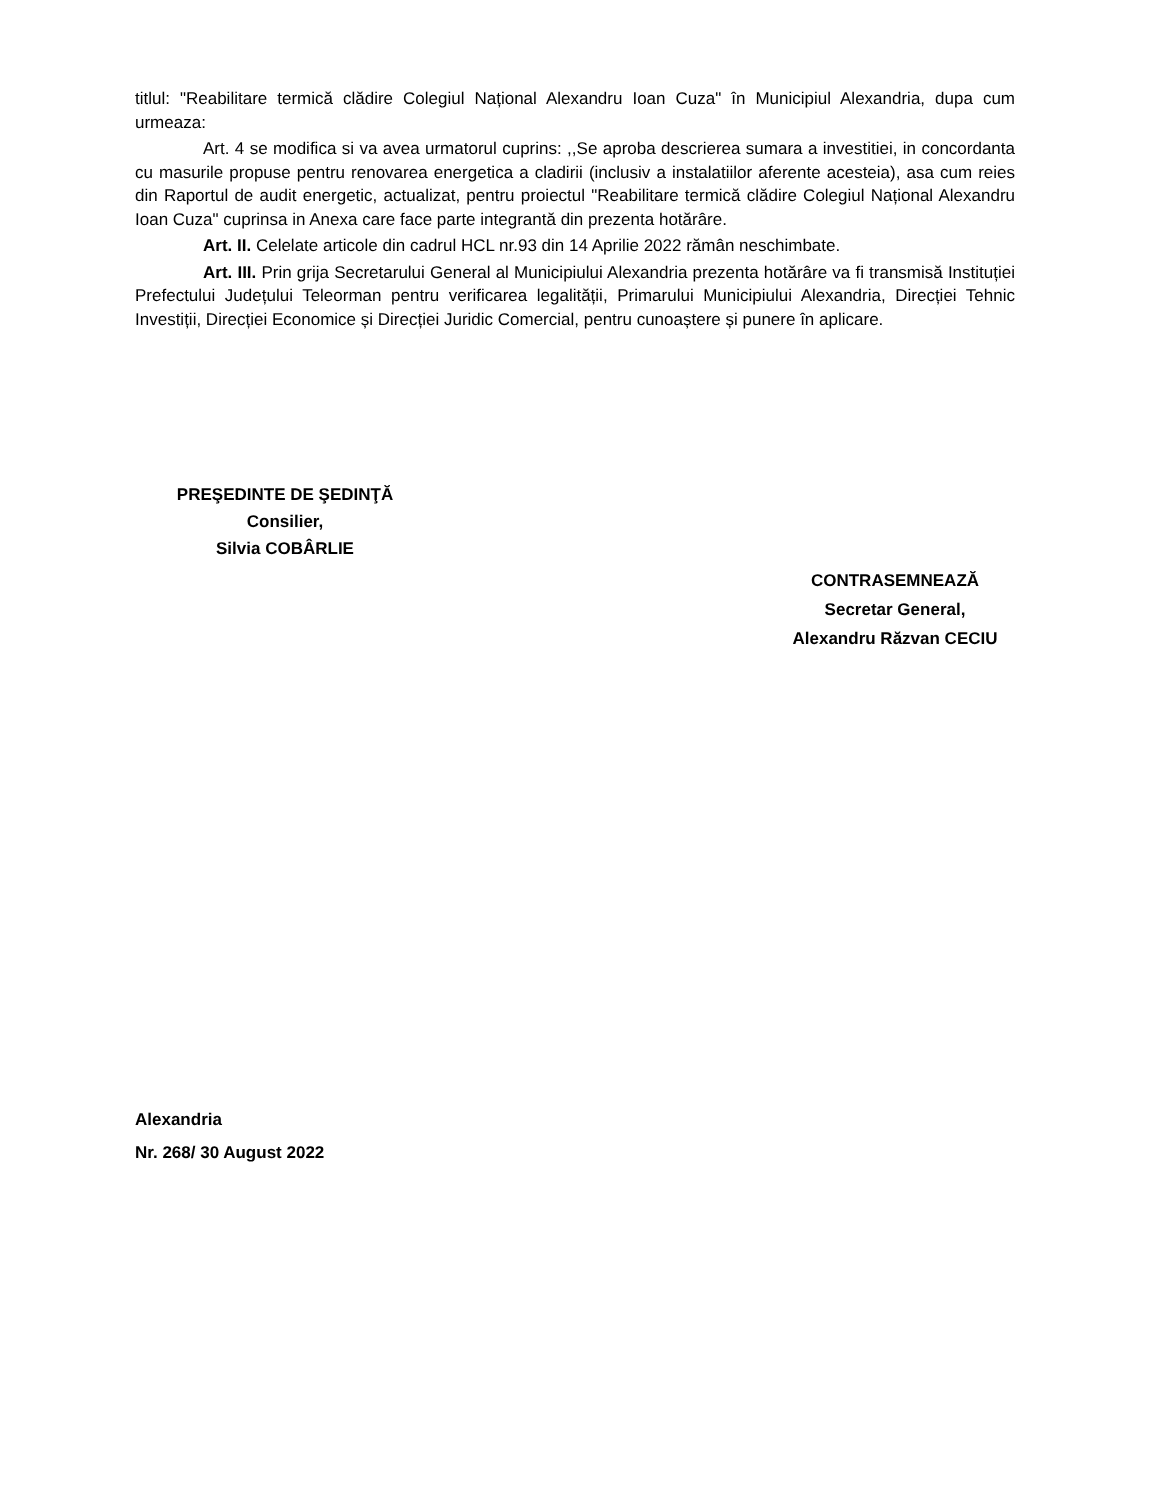titlul: "Reabilitare termică clădire Colegiul Național Alexandru Ioan Cuza" în Municipiul Alexandria, dupa cum urmeaza:
Art. 4 se modifica si va avea urmatorul cuprins: ,,Se aproba descrierea sumara a investitiei, in concordanta cu masurile propuse pentru renovarea energetica a cladirii (inclusiv a instalatiilor aferente acesteia), asa cum reies din Raportul de audit energetic, actualizat, pentru proiectul "Reabilitare termică clădire Colegiul Național Alexandru Ioan Cuza" cuprinsa in Anexa care face parte integrantă din prezenta hotărâre.
Art. II. Celelate articole din cadrul HCL nr.93 din 14 Aprilie 2022 rămân neschimbate.
Art. III. Prin grija Secretarului General al Municipiului Alexandria prezenta hotărâre va fi transmisă Instituției Prefectului Județului Teleorman pentru verificarea legalității, Primarului Municipiului Alexandria, Direcției Tehnic Investiții, Direcției Economice și Direcției Juridic Comercial, pentru cunoaștere și punere în aplicare.
PREŞEDINTE DE ŞEDINŢĂ
Consilier,
Silvia COBÂRLIE
CONTRASEMNEAZĂ
Secretar General,
Alexandru Răzvan CECIU
Alexandria
Nr. 268/ 30 August 2022